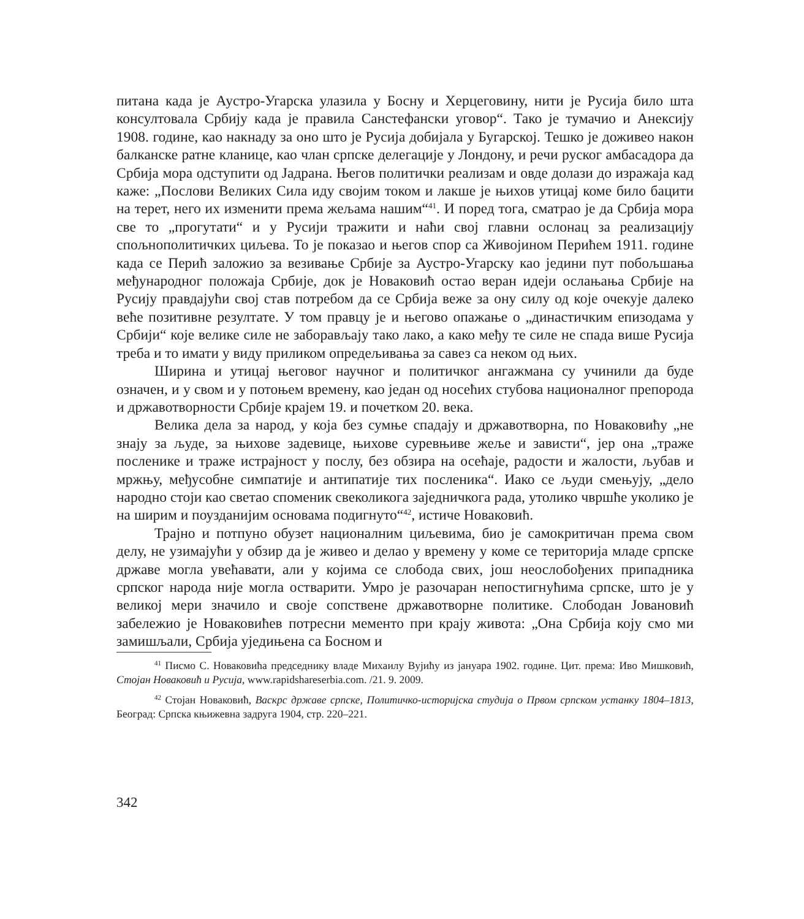питана када је Аустро-Угарска улазила у Босну и Херцеговину, нити је Русија било шта консултовала Србију када је правила Санстефански уговор“. Тако је тумачио и Анексију 1908. године, као накнаду за оно што је Русија добијала у Бугарској. Тешко је доживео након балканске ратне кланице, као члан српске делегације у Лондону, и речи руског амбасадора да Србија мора одступити од Јадрана. Његов политички реализам и овде долази до изражаја кад каже: „Послови Великих Сила иду својим током и лакше је њихов утицај коме било бацити на терет, него их изменити према жељама нашим“<sup>41</sup>. И поред тога, сматрао је да Србија мора све то „прогутати“ и у Русији тражити и наћи свој главни ослонац за реализацију спољнополитичких циљева. То је показао и његов спор са Живојином Перићем 1911. године када се Перић заложио за везивање Србије за Аустро-Угарску као једини пут побољшања међународног положаја Србије, док је Новаковић остао веран идеји ослањања Србије на Русију правдајући свој став потребом да се Србија веже за ону силу од које очекује далеко веће позитивне резултате. У том правцу је и његово опажање о „династичким епизодама у Србији“ које велике силе не заборављају тако лако, а како међу те силе не спада више Русија треба и то имати у виду приликом опредељивања за савез са неком од њих.
Ширина и утицај његовог научног и политичког ангажмана су учинили да буде означен, и у свом и у потоњем времену, као један од носећих стубова националног препорода и државотворности Србије крајем 19. и почетком 20. века.
Велика дела за народ, у која без сумње спадају и државотворна, по Новаковићу „не знају за људе, за њихове задевице, њихове суревњиве жеље и зависти“, јер она „траже посленике и траже истрајност у послу, без обзира на осећаје, радости и жалости, љубав и мржњу, међусобне симпатије и антипатије тих посленика“. Иако се људи смењују, „дело народно стоји као светао споменик свеколикога заједничкога рада, утолико чвршће уколико је на ширим и поузданијим основама подигнуто“<sup>42</sup>, истиче Новаковић.
Трајно и потпуно обузет националним циљевима, био је самокритичан према свом делу, не узимајући у обзир да је живео и делао у времену у коме се територија младе српске државе могла увећавати, али у којима се слобода свих, још неослобођених припадника српског народа није могла остварити. Умро је разочаран непостигнућима српске, што је у великој мери значило и своје сопствене државотворне политике. Слободан Јовановић забележио је Новаковићев потресни мементо при крају живота: „Она Србија коју смо ми замишљали, Србија уједињена са Босном и
<sup>41</sup> Писмо С. Новаковића председнику владе Михаилу Вујићу из јануара 1902. године. Цит. према: Иво Мишковић, Стојан Новаковић и Русија, www.rapidshareserbia.com. /21. 9. 2009.
<sup>42</sup> Стојан Новаковић, Васкрс државе српске, Политичко-историјска студија о Првом српском устанку 1804–1813, Београд: Српска књижевна задруга 1904, стр. 220–221.
342